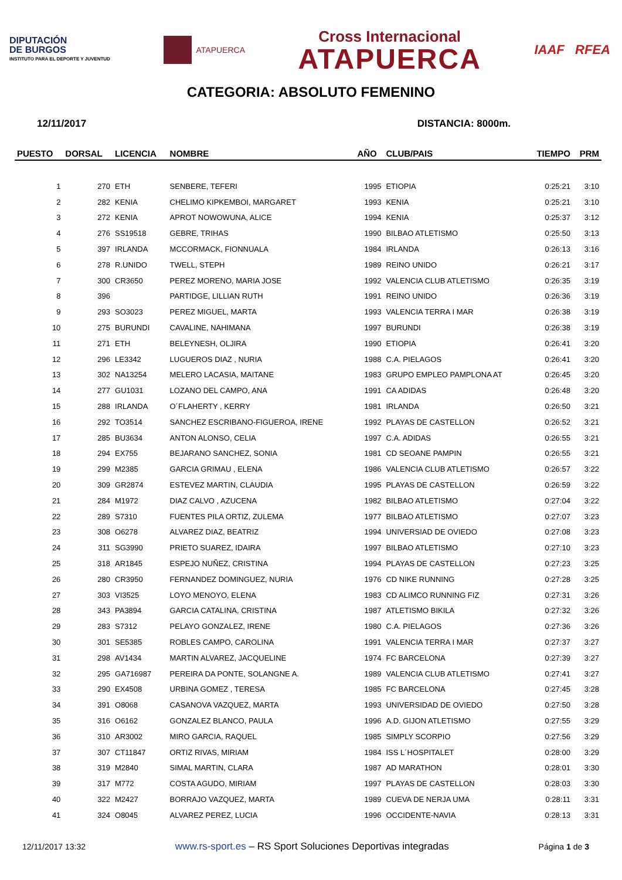DIPUTACIÓN
DE BURGOS
INSTITUTO PARA EL DEPORTE Y JUVENTUD
ATAPUERCA
Cross Internacional
ATAPUERCA
IAAF RFEA
CATEGORIA: ABSOLUTO FEMENINO
12/11/2017 DISTANCIA: 8000m.
| PUESTO | DORSAL | LICENCIA | NOMBRE | AÑO | CLUB/PAIS | TIEMPO | PRM |
| --- | --- | --- | --- | --- | --- | --- | --- |
| 1 | 270 | ETH | SENBERE, TEFERI | 1995 | ETIOPIA | 0:25:21 | 3:10 |
| 2 | 282 | KENIA | CHELIMO KIPKEMBOI, MARGARET | 1993 | KENIA | 0:25:21 | 3:10 |
| 3 | 272 | KENIA | APROT NOWOWUNA, ALICE | 1994 | KENIA | 0:25:37 | 3:12 |
| 4 | 276 | SS19518 | GEBRE, TRIHAS | 1990 | BILBAO ATLETISMO | 0:25:50 | 3:13 |
| 5 | 397 | IRLANDA | MCCORMACK, FIONNUALA | 1984 | IRLANDA | 0:26:13 | 3:16 |
| 6 | 278 | R.UNIDO | TWELL, STEPH | 1989 | REINO UNIDO | 0:26:21 | 3:17 |
| 7 | 300 | CR3650 | PEREZ MORENO, MARIA JOSE | 1992 | VALENCIA CLUB ATLETISMO | 0:26:35 | 3:19 |
| 8 | 396 | | PARTIDGE, LILLIAN RUTH | 1991 | REINO UNIDO | 0:26:36 | 3:19 |
| 9 | 293 | SO3023 | PEREZ MIGUEL, MARTA | 1993 | VALENCIA TERRA I MAR | 0:26:38 | 3:19 |
| 10 | 275 | BURUNDI | CAVALINE, NAHIMANA | 1997 | BURUNDI | 0:26:38 | 3:19 |
| 11 | 271 | ETH | BELEYNESH, OLJIRA | 1990 | ETIOPIA | 0:26:41 | 3:20 |
| 12 | 296 | LE3342 | LUGUEROS DIAZ , NURIA | 1988 | C.A. PIELAGOS | 0:26:41 | 3:20 |
| 13 | 302 | NA13254 | MELERO LACASIA, MAITANE | 1983 | GRUPO EMPLEO PAMPLONA AT | 0:26:45 | 3:20 |
| 14 | 277 | GU1031 | LOZANO DEL CAMPO, ANA | 1991 | CA ADIDAS | 0:26:48 | 3:20 |
| 15 | 288 | IRLANDA | O´FLAHERTY , KERRY | 1981 | IRLANDA | 0:26:50 | 3:21 |
| 16 | 292 | TO3514 | SANCHEZ ESCRIBANO-FIGUEROA, IRENE | 1992 | PLAYAS DE CASTELLON | 0:26:52 | 3:21 |
| 17 | 285 | BU3634 | ANTON ALONSO, CELIA | 1997 | C.A. ADIDAS | 0:26:55 | 3:21 |
| 18 | 294 | EX755 | BEJARANO SANCHEZ, SONIA | 1981 | CD SEOANE PAMPIN | 0:26:55 | 3:21 |
| 19 | 299 | M2385 | GARCIA GRIMAU , ELENA | 1986 | VALENCIA CLUB ATLETISMO | 0:26:57 | 3:22 |
| 20 | 309 | GR2874 | ESTEVEZ MARTIN, CLAUDIA | 1995 | PLAYAS DE CASTELLON | 0:26:59 | 3:22 |
| 21 | 284 | M1972 | DIAZ CALVO , AZUCENA | 1982 | BILBAO ATLETISMO | 0:27:04 | 3:22 |
| 22 | 289 | S7310 | FUENTES PILA ORTIZ, ZULEMA | 1977 | BILBAO ATLETISMO | 0:27:07 | 3:23 |
| 23 | 308 | O6278 | ALVAREZ DIAZ, BEATRIZ | 1994 | UNIVERSIAD DE OVIEDO | 0:27:08 | 3:23 |
| 24 | 311 | SG3990 | PRIETO SUAREZ, IDAIRA | 1997 | BILBAO ATLETISMO | 0:27:10 | 3:23 |
| 25 | 318 | AR1845 | ESPEJO NUÑEZ, CRISTINA | 1994 | PLAYAS DE CASTELLON | 0:27:23 | 3:25 |
| 26 | 280 | CR3950 | FERNANDEZ DOMINGUEZ, NURIA | 1976 | CD NIKE RUNNING | 0:27:28 | 3:25 |
| 27 | 303 | VI3525 | LOYO MENOYO, ELENA | 1983 | CD ALIMCO RUNNING FIZ | 0:27:31 | 3:26 |
| 28 | 343 | PA3894 | GARCIA CATALINA, CRISTINA | 1987 | ATLETISMO BIKILA | 0:27:32 | 3:26 |
| 29 | 283 | S7312 | PELAYO GONZALEZ, IRENE | 1980 | C.A. PIELAGOS | 0:27:36 | 3:26 |
| 30 | 301 | SE5385 | ROBLES CAMPO, CAROLINA | 1991 | VALENCIA TERRA I MAR | 0:27:37 | 3:27 |
| 31 | 298 | AV1434 | MARTIN ALVAREZ, JACQUELINE | 1974 | FC BARCELONA | 0:27:39 | 3:27 |
| 32 | 295 | GA716987 | PEREIRA DA PONTE, SOLANGNE A. | 1989 | VALENCIA CLUB ATLETISMO | 0:27:41 | 3:27 |
| 33 | 290 | EX4508 | URBINA GOMEZ , TERESA | 1985 | FC BARCELONA | 0:27:45 | 3:28 |
| 34 | 391 | O8068 | CASANOVA VAZQUEZ, MARTA | 1993 | UNIVERSIDAD DE OVIEDO | 0:27:50 | 3:28 |
| 35 | 316 | O6162 | GONZALEZ BLANCO, PAULA | 1996 | A.D. GIJON ATLETISMO | 0:27:55 | 3:29 |
| 36 | 310 | AR3002 | MIRO GARCIA, RAQUEL | 1985 | SIMPLY SCORPIO | 0:27:56 | 3:29 |
| 37 | 307 | CT11847 | ORTIZ RIVAS, MIRIAM | 1984 | ISS L´HOSPITALET | 0:28:00 | 3:29 |
| 38 | 319 | M2840 | SIMAL MARTIN, CLARA | 1987 | AD MARATHON | 0:28:01 | 3:30 |
| 39 | 317 | M772 | COSTA AGUDO, MIRIAM | 1997 | PLAYAS DE CASTELLON | 0:28:03 | 3:30 |
| 40 | 322 | M2427 | BORRAJO VAZQUEZ, MARTA | 1989 | CUEVA DE NERJA UMA | 0:28:11 | 3:31 |
| 41 | 324 | O8045 | ALVAREZ PEREZ, LUCIA | 1996 | OCCIDENTE-NAVIA | 0:28:13 | 3:31 |
12/11/2017 13:32 www.rs-sport.es – RS Sport Soluciones Deportivas integradas Página 1 de 3